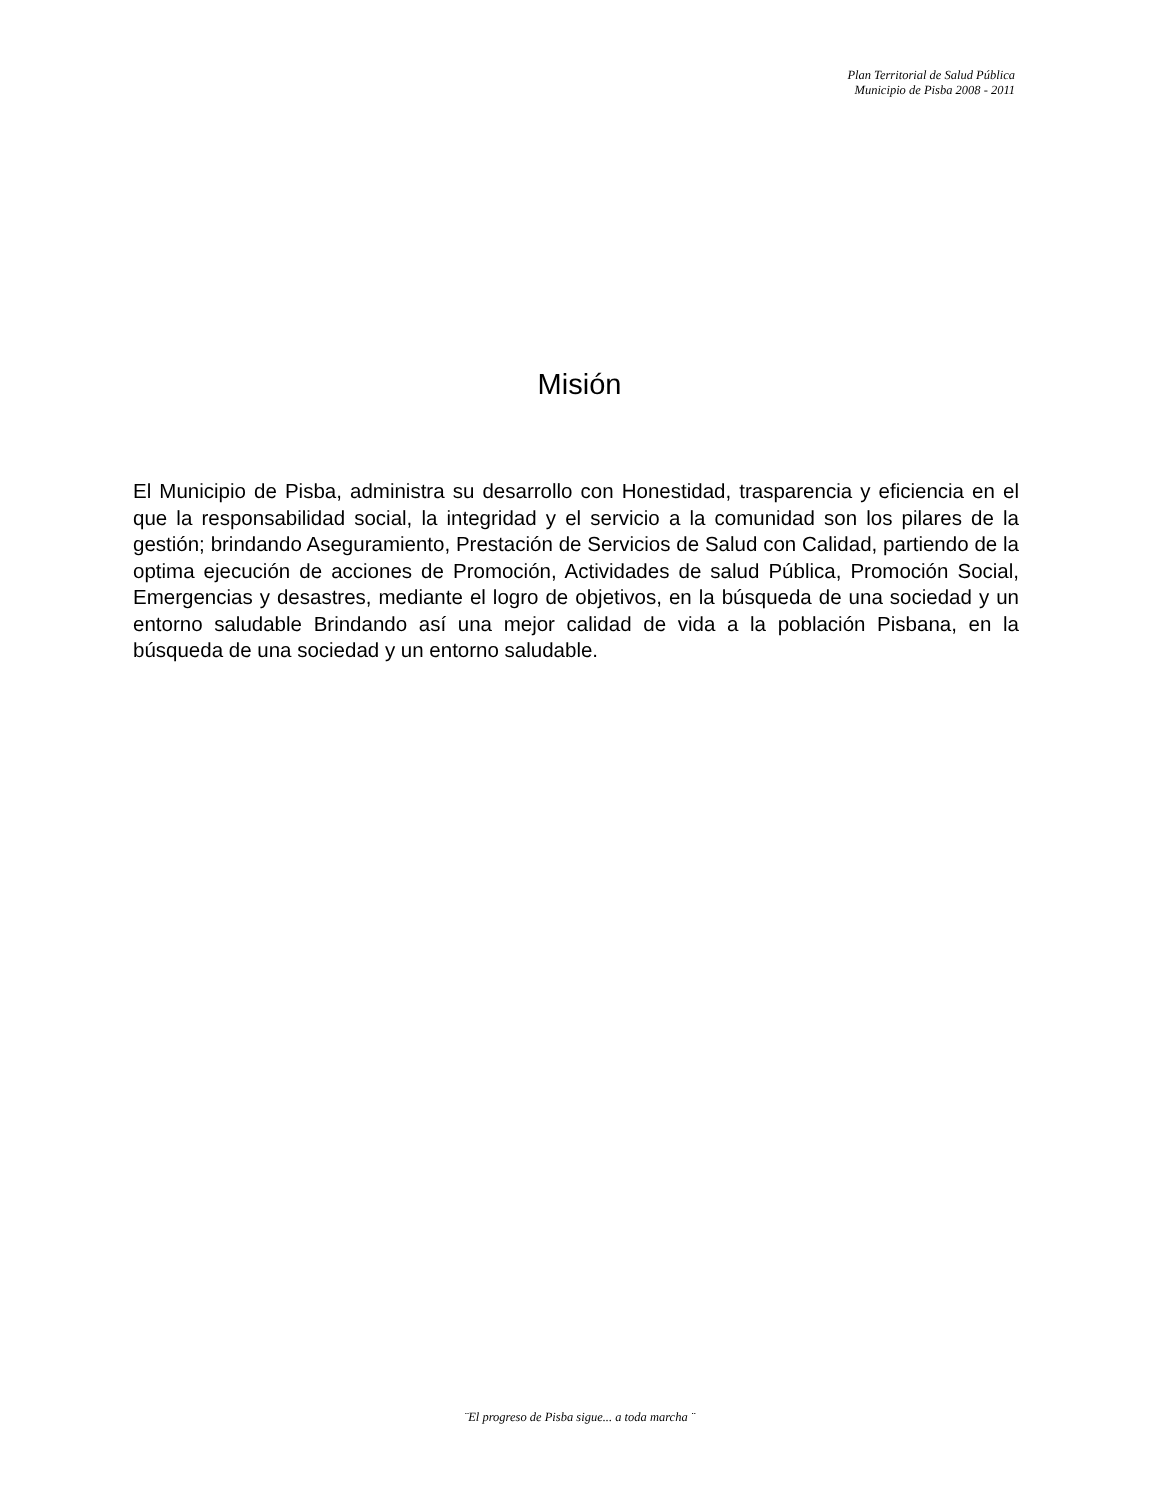Plan Territorial de Salud Pública
Municipio de Pisba 2008 - 2011
Misión
El Municipio de Pisba, administra su desarrollo con Honestidad, trasparencia y eficiencia en el que la responsabilidad social, la integridad y el servicio a la comunidad son los pilares de la gestión; brindando Aseguramiento, Prestación de Servicios de Salud con Calidad, partiendo de la optima ejecución de acciones de Promoción, Actividades de salud Pública, Promoción Social, Emergencias y desastres, mediante el logro de objetivos, en la búsqueda de una sociedad y un entorno saludable Brindando así una mejor calidad de vida a la población Pisbana, en la búsqueda de una sociedad y un entorno saludable.
¨El progreso de Pisba sigue... a toda marcha ¨